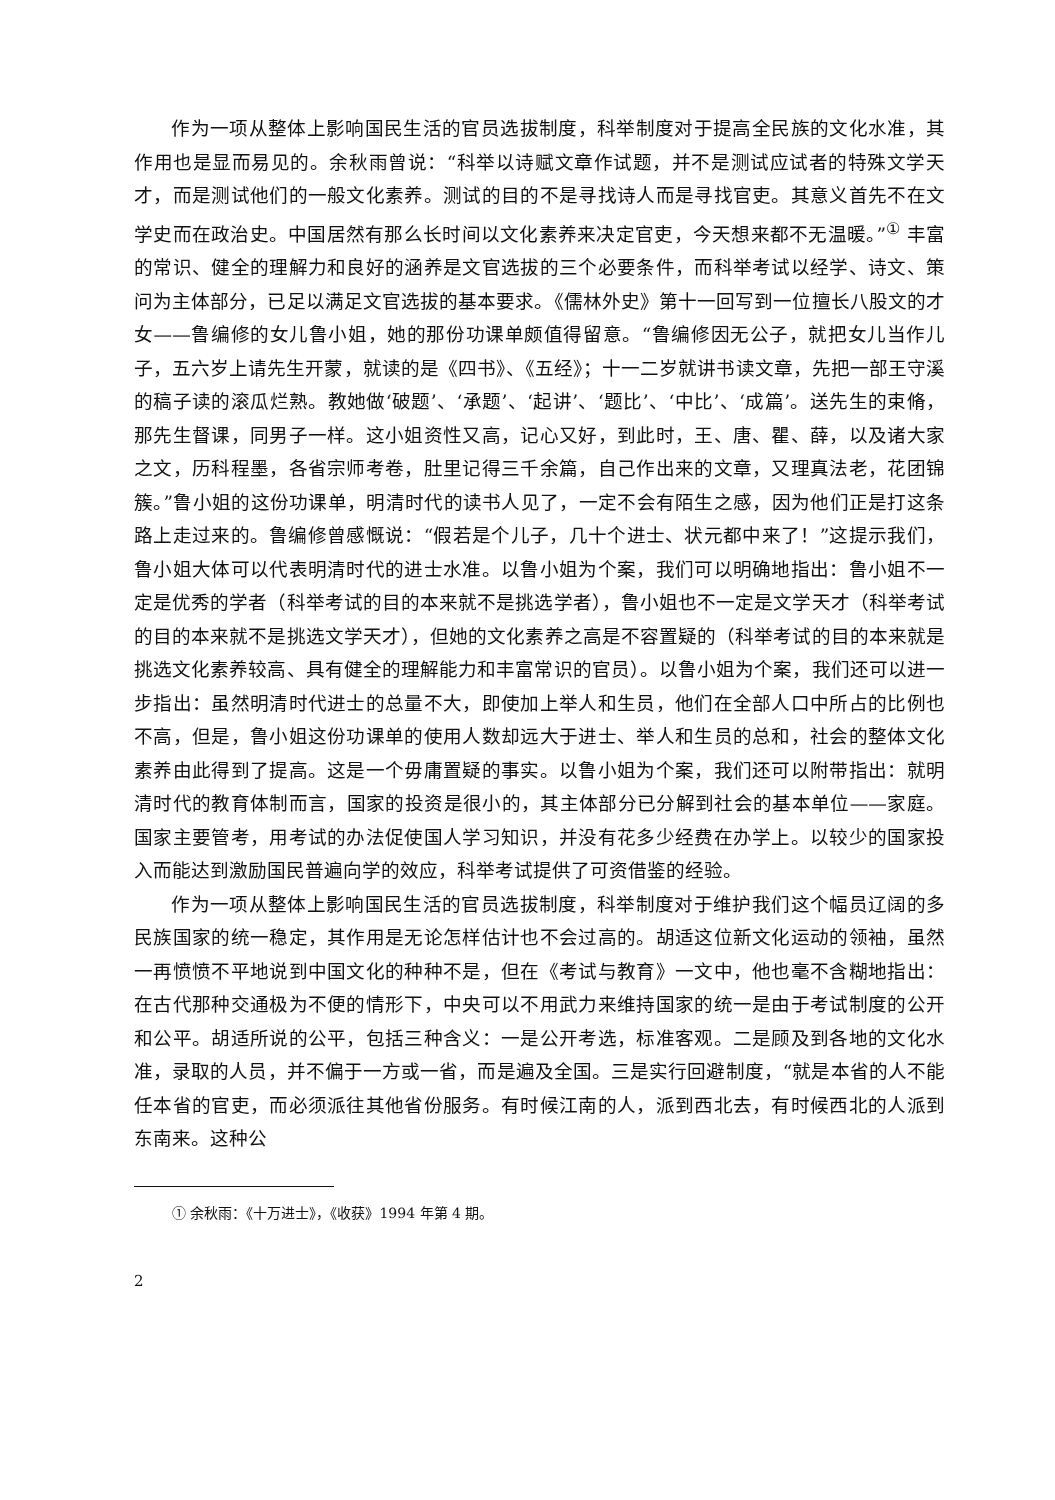作为一项从整体上影响国民生活的官员选拔制度，科举制度对于提高全民族的文化水准，其作用也是显而易见的。余秋雨曾说：“科举以诗赋文章作试题，并不是测试应试者的特殊文学天才，而是测试他们的一般文化素养。测试的目的不是寻找诗人而是寻找官吏。其意义首先不在文学史而在政治史。中国居然有那么长时间以文化素养来决定官吏，今天想来都不无温暖。”<sup>①</sup> 丰富的常识、健全的理解力和良好的涵养是文官选拔的三个必要条件，而科举考试以经学、诗文、策问为主体部分，已足以满足文官选拔的基本要求。《儒林外史》第十一回写到一位擅长八股文的才女——鲁编修的女儿鲁小姐，她的那份功课单颇值得留意。“鲁编修因无公子，就把女儿当作儿子，五六岁上请先生开蒙，就读的是《四书》、《五经》；十一二岁就讲书读文章，先把一部王守溪的稿子读的滚瓜烂熟。教她做‘破题’、‘承题’、‘起讲’、‘题比’、‘中比’、‘成篇’。送先生的束脩，那先生督课，同男子一样。这小姐资性又高，记心又好，到此时，王、唐、瞿、薛，以及诸大家之文，历科程墨，各省宗师考卷，肚里记得三千余篇，自己作出来的文章，又理真法老，花团锦簇。”鲁小姐的这份功课单，明清时代的读书人见了，一定不会有陌生之感，因为他们正是打这条路上走过来的。鲁编修曾感慨说：“假若是个儿子，几十个进士、状元都中来了！”这提示我们，鲁小姐大体可以代表明清时代的进士水准。以鲁小姐为个案，我们可以明确地指出：鲁小姐不一定是优秀的学者（科举考试的目的本来就不是挑选学者），鲁小姐也不一定是文学天才（科举考试的目的本来就不是挑选文学天才），但她的文化素养之高是不容置疑的（科举考试的目的本来就是挑选文化素养较高、具有健全的理解能力和丰富常识的官员）。以鲁小姐为个案，我们还可以进一步指出：虽然明清时代进士的总量不大，即使加上举人和生员，他们在全部人口中所占的比例也不高，但是，鲁小姐这份功课单的使用人数却远大于进士、举人和生员的总和，社会的整体文化素养由此得到了提高。这是一个毋庸置疑的事实。以鲁小姐为个案，我们还可以附带指出：就明清时代的教育体制而言，国家的投资是很小的，其主体部分已分解到社会的基本单位——家庭。国家主要管考，用考试的办法促使国人学习知识，并没有花多少经费在办学上。以较少的国家投入而能达到激励国民普遍向学的效应，科举考试提供了可资借鉴的经验。
作为一项从整体上影响国民生活的官员选拔制度，科举制度对于维护我们这个幅员辽阔的多民族国家的统一稳定，其作用是无论怎样估计也不会过高的。胡适这位新文化运动的领袖，虽然一再愤愤不平地说到中国文化的种种不是，但在《考试与教育》一文中，他也毫不含糊地指出：在古代那种交通极为不便的情形下，中央可以不用武力来维持国家的统一是由于考试制度的公开和公平。胡适所说的公平，包括三种含义：一是公开考选，标准客观。二是顾及到各地的文化水准，录取的人员，并不偏于一方或一省，而是遍及全国。三是实行回避制度，“就是本省的人不能任本省的官吏，而必须派往其他省份服务。有时候江南的人，派到西北去，有时候西北的人派到东南来。这种公
① 余秋雨：《十万进士》，《收获》1994 年第 4 期。
2